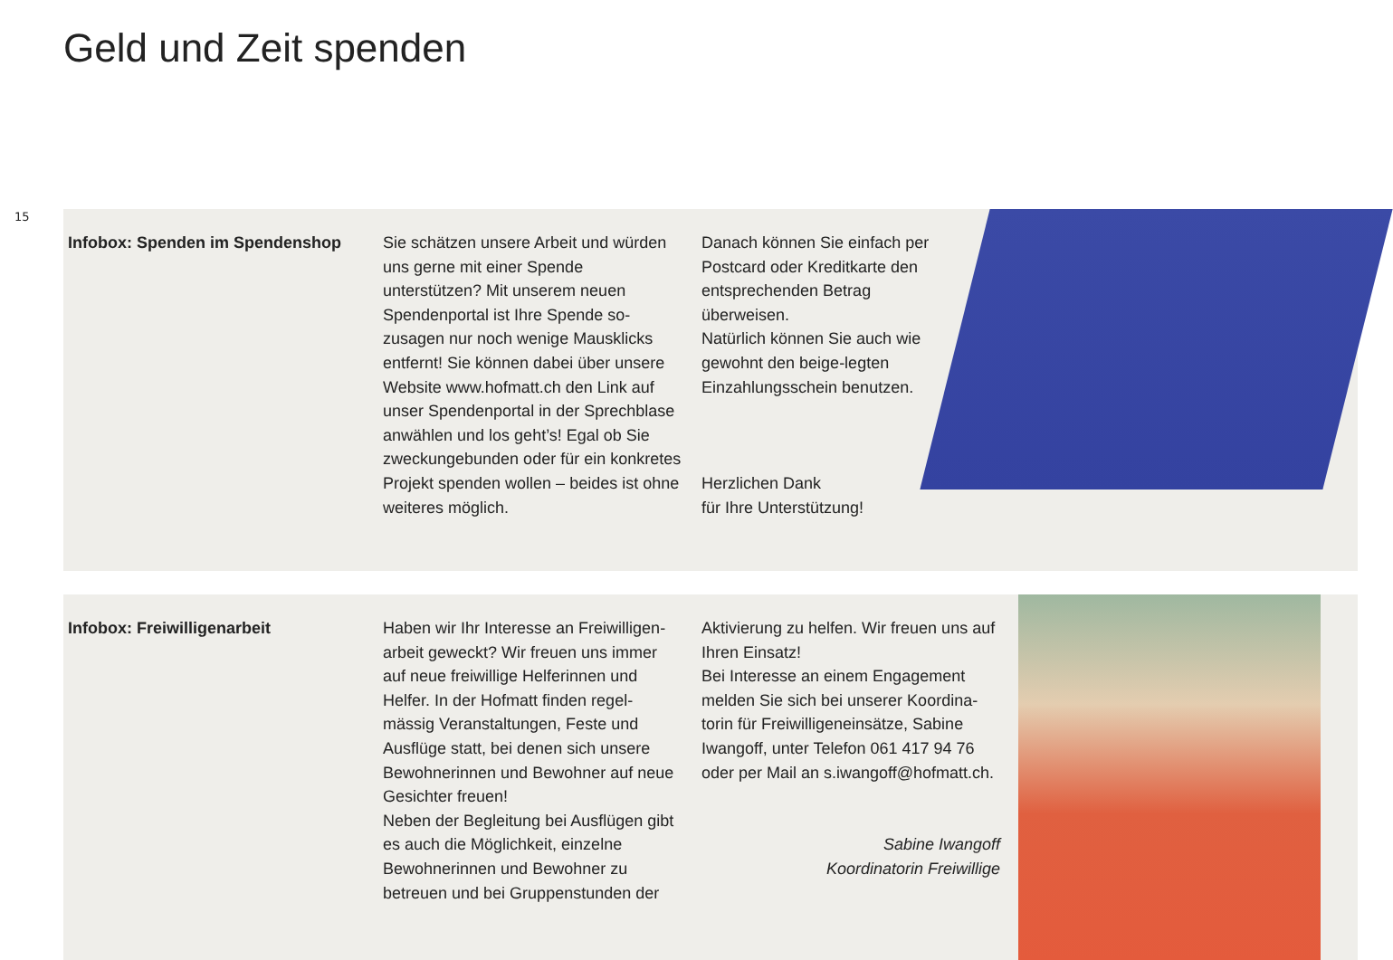Geld und Zeit spenden
15
Infobox: Spenden im Spendenshop Sie schätzen unsere Arbeit und würden uns gerne mit einer Spende unterstützen? Mit unserem neuen Spendenportal ist Ihre Spende so-zusagen nur noch wenige Mausklicks entfernt! Sie können dabei über unsere Website www.hofmatt.ch den Link auf unser Spendenportal in der Sprechblase anwählen und los geht’s! Egal ob Sie zweckungebunden oder für ein konkretes Projekt spenden wollen – beides ist ohne weiteres möglich.
Danach können Sie einfach per Postcard oder Kreditkarte den entsprechenden Betrag überweisen.
Natürlich können Sie auch wie gewohnt den beige-legten Einzahlungsschein benutzen.
Herzlichen Dank
für Ihre Unterstützung!
Infobox: Freiwilligenarbeit Haben wir Ihr Interesse an Freiwilligen-arbeit geweckt? Wir freuen uns immer auf neue freiwillige Helferinnen und Helfer. In der Hofmatt finden regel-mässig Veranstaltungen, Feste und Ausflüge statt, bei denen sich unsere Bewohnerinnen und Bewohner auf neue Gesichter freuen!
Neben der Begleitung bei Ausflügen gibt es auch die Möglichkeit, einzelne Bewohnerinnen und Bewohner zu betreuen und bei Gruppenstunden der
Aktivierung zu helfen. Wir freuen uns auf Ihren Einsatz!
Bei Interesse an einem Engagement melden Sie sich bei unserer Koordina-torin für Freiwilligeneinsätze, Sabine Iwangoff, unter Telefon 061 417 94 76 oder per Mail an s.iwangoff@hofmatt.ch.
Sabine Iwangoff
Koordinatorin Freiwillige